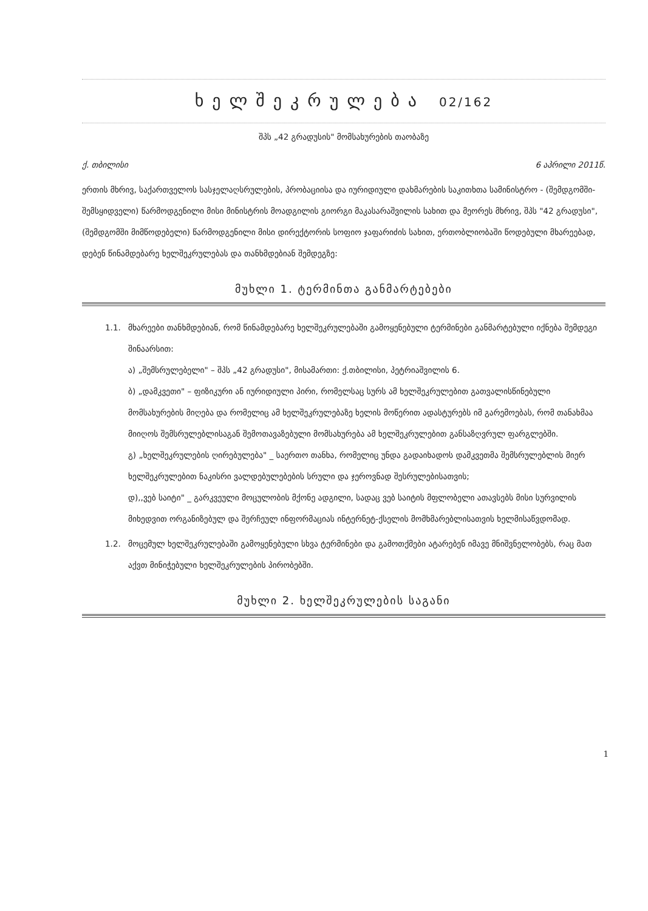ხელშეკრულება 02/162
შპს „42 გრადუსის" მომსახურების თაობაზე
ქ. თბილისი 6 აპრილი 2011წ.
ერთის მხრივ, საქართველოს სასჯელაღსრულების, პრობაციისა და იურიდიული დახმარების საკითხთა სამინისტრო - (შემდგომში-შემსყიდველი) წარმოდგენილი მისი მინისტრის მოადგილის გიორგი მაკასარაშვილის სახით და მეორეს მხრივ, შპს "42 გრადუსი", (შემდგომში მიმწოდებელი) წარმოდგენილი მისი დირექტორის სოფიო ჯაფარიძის სახით, ერთობლიობაში წოდებული მხარეებად, დებენ წინამდებარე ხელშეკრულებას და თანხმდებიან შემდეგზე:
მუხლი 1. ტერმინთა განმარტებები
1.1. მხარეები თანხმდებიან, რომ წინამდებარე ხელშეკრულებაში გამოყენებული ტერმინები განმარტებული იქნება შემდეგი შინაარსით:
ა) „შემსრულებელი" – შპს „42 გრადუსი", მისამართი: ქ.თბილისი, პეტრიაშვილის 6.
ბ) „დამკვეთი" – ფიზიკური ან იურიდიული პირი, რომელსაც სურს ამ ხელშეკრულებით გათვალისწინებული მომსახურების მიღება და რომელიც ამ ხელშეკრულებაზე ხელის მოწერით ადასტურებს იმ გარემოებას, რომ თანახმაა მიიღოს შემსრულებლისაგან შემოთავაზებული მომსახურება ამ ხელშეკრულებით განსაზღვრულ ფარგლებში.
გ) „ხელშეკრულების ღირებულება" _ საერთო თანხა, რომელიც უნდა გადაიხადოს დამკვეთმა შემსრულებლის მიერ ხელშეკრულებით ნაკისრი ვალდებულებების სრული და ჯეროვნად შესრულებისათვის;
დ),,ვებ საიტი" _ გარკვეული მოცულობის მქონე ადგილი, სადაც ვებ საიტის მფლობელი ათავსებს მისი სურვილის მიხედვით ორგანიზებულ და შერჩეულ ინფორმაციას ინტერნეტ-ქსელის მომხმარებლისათვის ხელმისაწვდომად.
1.2. მოცემულ ხელშეკრულებაში გამოყენებული სხვა ტერმინები და გამოთქმები ატარებენ იმავე მნიშვნელობებს, რაც მათ აქვთ მინიჭებული ხელშეკრულების პირობებში.
მუხლი 2. ხელშეკრულების საგანი
1